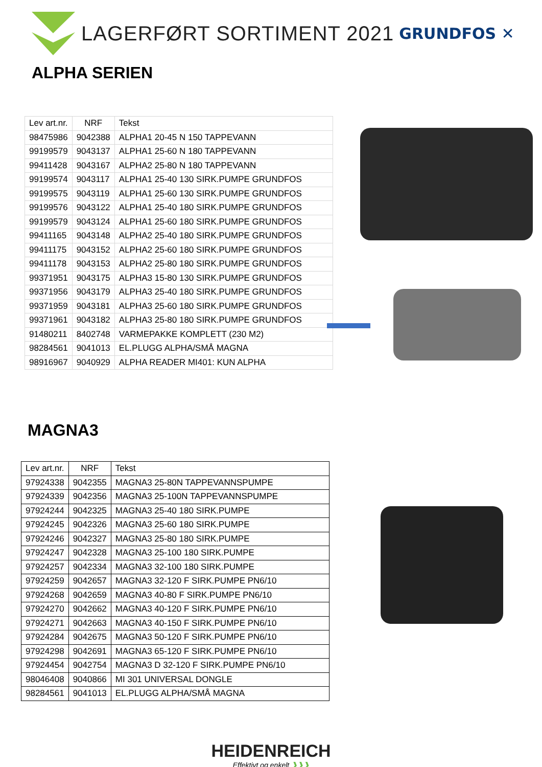LAGERFØRT SORTIMENT 2021 GRUNDFOS ✕
ALPHA SERIEN
| Lev art.nr. | NRF | Tekst |
| --- | --- | --- |
| 98475986 | 9042388 | ALPHA1 20-45 N 150 TAPPEVANN |
| 99199579 | 9043137 | ALPHA1 25-60 N 180 TAPPEVANN |
| 99411428 | 9043167 | ALPHA2 25-80 N 180 TAPPEVANN |
| 99199574 | 9043117 | ALPHA1 25-40 130 SIRK.PUMPE GRUNDFOS |
| 99199575 | 9043119 | ALPHA1 25-60 130 SIRK.PUMPE GRUNDFOS |
| 99199576 | 9043122 | ALPHA1 25-40 180 SIRK.PUMPE GRUNDFOS |
| 99199579 | 9043124 | ALPHA1 25-60 180 SIRK.PUMPE GRUNDFOS |
| 99411165 | 9043148 | ALPHA2 25-40 180 SIRK.PUMPE GRUNDFOS |
| 99411175 | 9043152 | ALPHA2 25-60 180 SIRK.PUMPE GRUNDFOS |
| 99411178 | 9043153 | ALPHA2 25-80 180 SIRK.PUMPE GRUNDFOS |
| 99371951 | 9043175 | ALPHA3 15-80 130 SIRK.PUMPE GRUNDFOS |
| 99371956 | 9043179 | ALPHA3 25-40 180 SIRK.PUMPE GRUNDFOS |
| 99371959 | 9043181 | ALPHA3 25-60 180 SIRK.PUMPE GRUNDFOS |
| 99371961 | 9043182 | ALPHA3 25-80 180 SIRK.PUMPE GRUNDFOS |
| 91480211 | 8402748 | VARMEPAKKE KOMPLETT (230 M2) |
| 98284561 | 9041013 | EL.PLUGG ALPHA/SMÅ MAGNA |
| 98916967 | 9040929 | ALPHA READER MI401: KUN ALPHA |
MAGNA3
| Lev art.nr. | NRF | Tekst |
| --- | --- | --- |
| 97924338 | 9042355 | MAGNA3 25-80N TAPPEVANNSPUMPE |
| 97924339 | 9042356 | MAGNA3 25-100N TAPPEVANNSPUMPE |
| 97924244 | 9042325 | MAGNA3 25-40 180 SIRK.PUMPE |
| 97924245 | 9042326 | MAGNA3 25-60 180 SIRK.PUMPE |
| 97924246 | 9042327 | MAGNA3 25-80 180 SIRK.PUMPE |
| 97924247 | 9042328 | MAGNA3 25-100 180 SIRK.PUMPE |
| 97924257 | 9042334 | MAGNA3 32-100 180 SIRK.PUMPE |
| 97924259 | 9042657 | MAGNA3 32-120 F SIRK.PUMPE PN6/10 |
| 97924268 | 9042659 | MAGNA3 40-80 F SIRK.PUMPE PN6/10 |
| 97924270 | 9042662 | MAGNA3 40-120 F SIRK.PUMPE PN6/10 |
| 97924271 | 9042663 | MAGNA3 40-150 F SIRK.PUMPE PN6/10 |
| 97924284 | 9042675 | MAGNA3 50-120 F SIRK.PUMPE PN6/10 |
| 97924298 | 9042691 | MAGNA3 65-120 F SIRK.PUMPE PN6/10 |
| 97924454 | 9042754 | MAGNA3 D 32-120 F SIRK.PUMPE PN6/10 |
| 98046408 | 9040866 | MI 301 UNIVERSAL DONGLE |
| 98284561 | 9041013 | EL.PLUGG ALPHA/SMÅ MAGNA |
HEIDENREICH
Effektivt og enkelt ❯❯❯